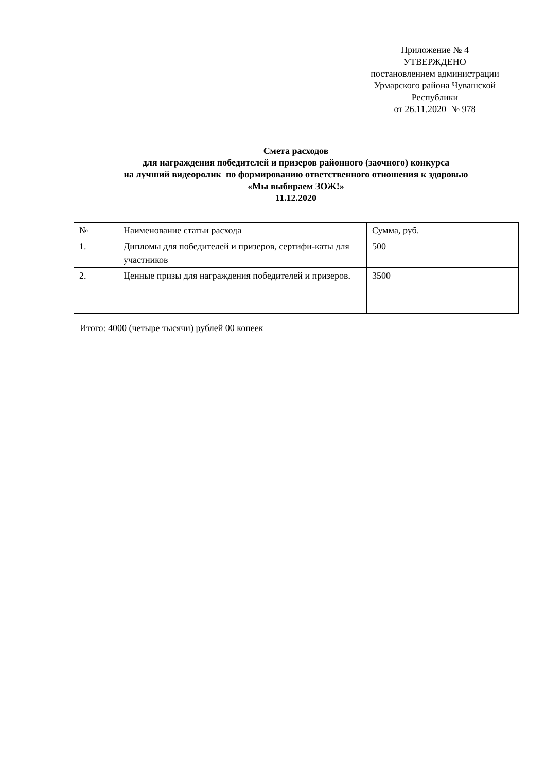Приложение № 4
УТВЕРЖДЕНО
постановлением администрации
Урмарского района Чувашской
Республики
от 26.11.2020 № 978
Смета расходов
для награждения победителей и призеров районного (заочного) конкурса
на лучший видеоролик по формированию ответственного отношения к здоровью
«Мы выбираем ЗОЖ!»
11.12.2020
| № | Наименование статьи расхода | Сумма, руб. |
| 1. | Дипломы для победителей и призеров, сертифи-каты для участников | 500 |
| 2. | Ценные призы для награждения победителей и призеров. | 3500 |
Итого: 4000 (четыре тысячи) рублей 00 копеек